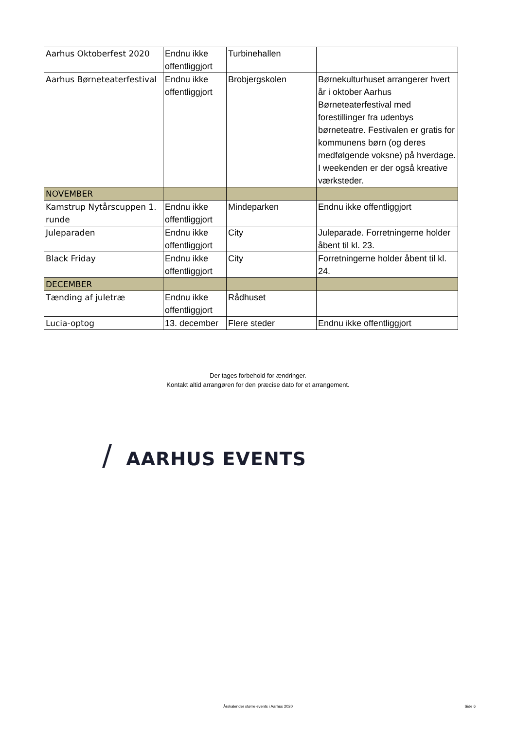| Aarhus Oktoberfest 2020 | Endnu ikke offentliggjort | Turbinehallen | |
| Aarhus Børneteaterfestival | Endnu ikke offentliggjort | Brobjergskolen | Børnekulturhuset arrangerer hvert år i oktober Aarhus Børneteaterfestival med forestillinger fra udenbys børneteatre. Festivalen er gratis for kommunens børn (og deres medfølgende voksne) på hverdage. I weekenden er der også kreative værksteder. |
| NOVEMBER | | | |
| Kamstrup Nytårscuppen 1. runde | Endnu ikke offentliggjort | Mindeparken | Endnu ikke offentliggjort |
| Juleparaden | Endnu ikke offentliggjort | City | Juleparade. Forretningerne holder åbent til kl. 23. |
| Black Friday | Endnu ikke offentliggjort | City | Forretningerne holder åbent til kl. 24. |
| DECEMBER | | | |
| Tænding af juletræ | Endnu ikke offentliggjort | Rådhuset | |
| Lucia-optog | 13. december | Flere steder | Endnu ikke offentliggjort |
Der tages forbehold for ændringer.
Kontakt altid arrangøren for den præcise dato for et arrangement.
/ AARHUS EVENTS
Årskalender større events i Aarhus 2020
Side 6